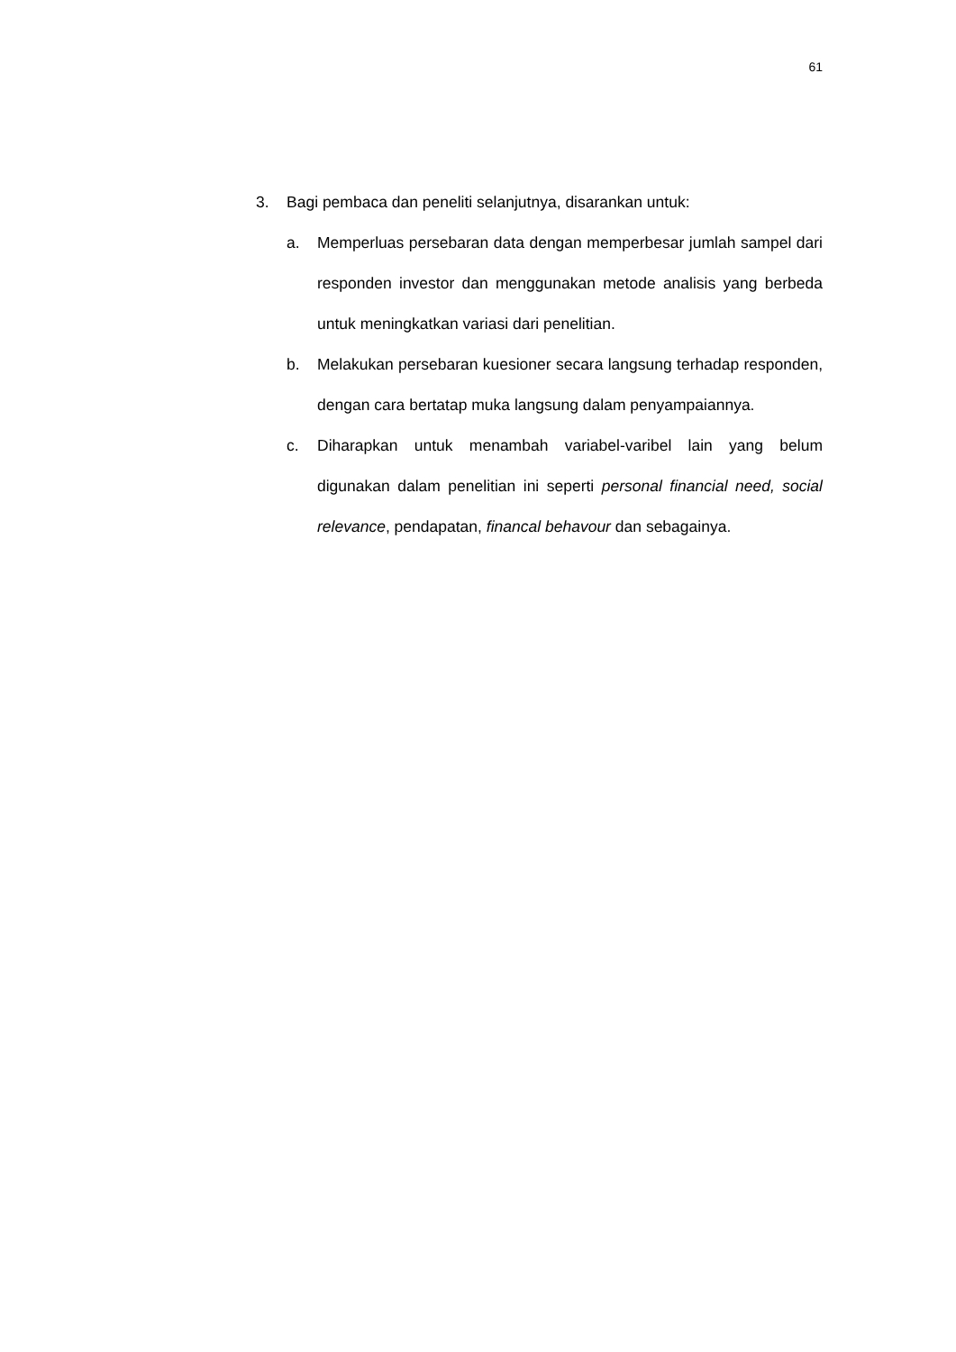61
3. Bagi pembaca dan peneliti selanjutnya, disarankan untuk:
a. Memperluas persebaran data dengan memperbesar jumlah sampel dari responden investor dan menggunakan metode analisis yang berbeda untuk meningkatkan variasi dari penelitian.
b. Melakukan persebaran kuesioner secara langsung terhadap responden, dengan cara bertatap muka langsung dalam penyampaiannya.
c. Diharapkan untuk menambah variabel-varibel lain yang belum digunakan dalam penelitian ini seperti personal financial need, social relevance, pendapatan, financal behavour dan sebagainya.